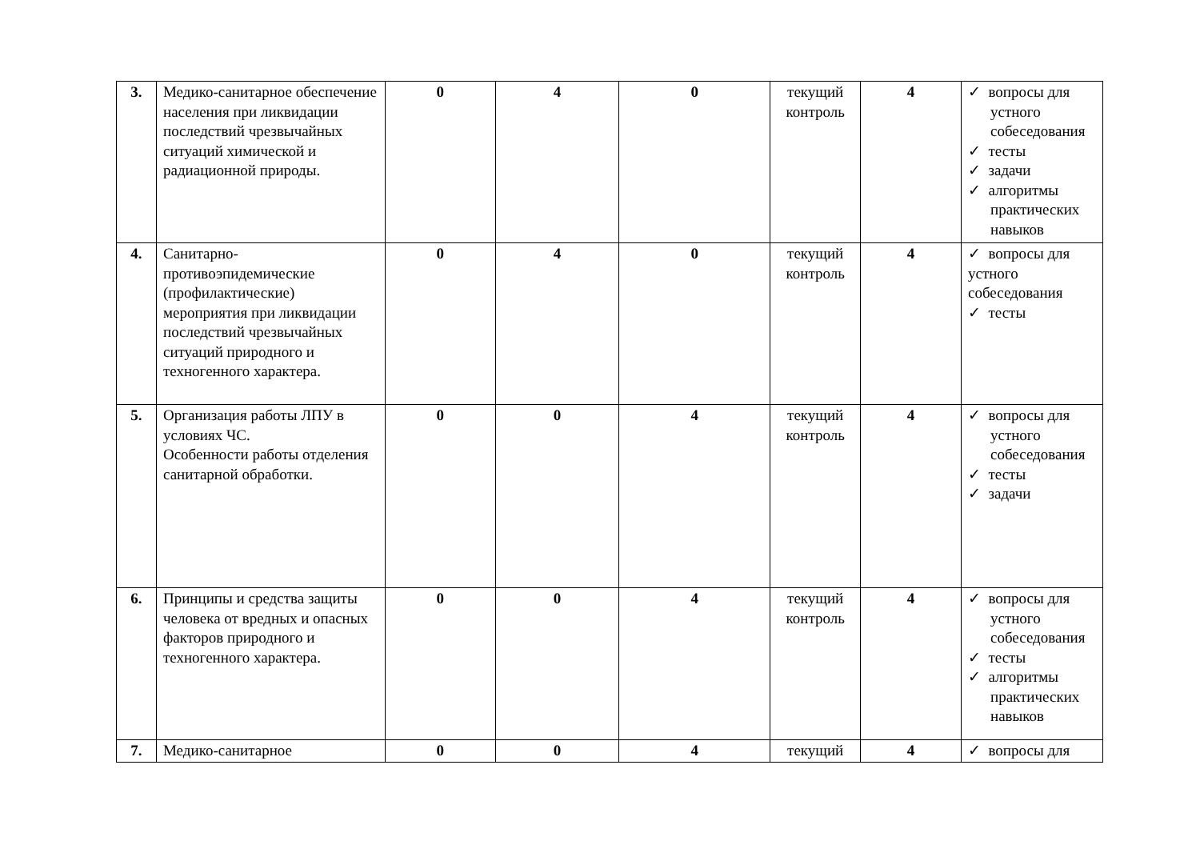| 3. | Медико-санитарное обеспечение населения при ликвидации последствий чрезвычайных ситуаций химической и радиационной природы. | 0 | 4 | 0 | текущий контроль | 4 | ✓ вопросы для устного собеседования ✓ тесты ✓ задачи ✓ алгоритмы практических навыков |
| 4. | Санитарно-противоэпидемические (профилактические) мероприятия при ликвидации последствий чрезвычайных ситуаций природного и техногенного характера. | 0 | 4 | 0 | текущий контроль | 4 | ✓ вопросы для устного собеседования ✓ тесты |
| 5. | Организация работы ЛПУ в условиях ЧС. Особенности работы отделения санитарной обработки. | 0 | 0 | 4 | текущий контроль | 4 | ✓ вопросы для устного собеседования ✓ тесты ✓ задачи |
| 6. | Принципы и средства защиты человека от вредных и опасных факторов природного и техногенного характера. | 0 | 0 | 4 | текущий контроль | 4 | ✓ вопросы для устного собеседования ✓ тесты ✓ алгоритмы практических навыков |
| 7. | Медико-санитарное | 0 | 0 | 4 | текущий | 4 | ✓ вопросы для |